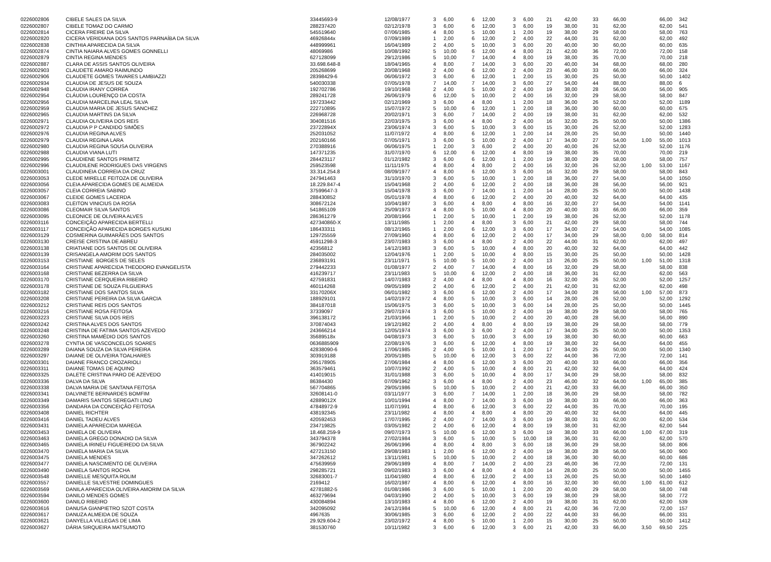| 0226002806 | CIBELE SALES DA SILVA | 33445693-9 | 12/08/1977 | 3 | 6,00 | 6 | 12,00 | 3 | 6,00 | 21 | 42,00 | 33 | 66,00 | | 66,00 | 342 |
| 0226002807 | CIBELE TOMAZ DO CARMO | 288237420 | 02/12/1978 | 3 | 6,00 | 6 | 12,00 | 3 | 6,00 | 19 | 38,00 | 31 | 62,00 | | 62,00 | 541 |
| 0226002814 | CICERA FREIRE DA SILVA | 545519640 | 07/06/1985 | 4 | 8,00 | 5 | 10,00 | 1 | 2,00 | 19 | 38,00 | 29 | 58,00 | | 58,00 | 763 |
| 0226002820 | CICERA VERIDIANA DOS SANTOS PARNAÍBA DA SILVA | 46926844x | 07/09/1989 | 1 | 2,00 | 6 | 12,00 | 2 | 4,00 | 22 | 44,00 | 31 | 62,00 | | 62,00 | 492 |
| 0226002838 | CINTHIA APARECIDA DA SILVA | 448999961 | 16/04/1989 | 2 | 4,00 | 5 | 10,00 | 3 | 6,00 | 20 | 40,00 | 30 | 60,00 | | 60,00 | 635 |
| 0226002874 | CINTIA NAIARA ALVES GOMES GONNELLI | 48069986 | 10/08/1992 | 5 | 10,00 | 6 | 12,00 | 4 | 8,00 | 21 | 42,00 | 36 | 72,00 | | 72,00 | 158 |
| 0226002879 | CINTIA REGINA MENDES | 627128099 | 29/12/1986 | 5 | 10,00 | 7 | 14,00 | 4 | 8,00 | 19 | 38,00 | 35 | 70,00 | | 70,00 | 218 |
| 0226002887 | CLARA DE ASSIS SANTOS OLIVEIRA | 33.698.648-8 | 18/04/1965 | 4 | 8,00 | 7 | 14,00 | 3 | 6,00 | 20 | 40,00 | 34 | 68,00 | | 68,00 | 280 |
| 0226002903 | CLAUDETE AMARO RAIMUNDO | 205268699 | 20/08/1968 | 2 | 4,00 | 6 | 12,00 | 2 | 4,00 | 23 | 46,00 | 33 | 66,00 | | 66,00 | 324 |
| 0226002906 | CLAUDETE GOMES TAVARES LAMBIAZZI | 28398429-6 | 06/06/1972 | 3 | 6,00 | 6 | 12,00 | 1 | 2,00 | 15 | 30,00 | 25 | 50,00 | | 50,00 | 1402 |
| 0226002934 | CLAUDIA DE JESUS DE SOUZA | 540030338 | 07/05/1978 | 7 | 14,00 | 7 | 14,00 | 3 | 6,00 | 27 | 54,00 | 44 | 88,00 | | 88,00 | 6 |
| 0226002948 | CLAUDIA IRANY CORREA | 192702786 | 19/10/1968 | 2 | 4,00 | 5 | 10,00 | 2 | 4,00 | 19 | 38,00 | 28 | 56,00 | | 56,00 | 905 |
| 0226002954 | CLÁUDIA LOURENÇO DA COSTA | 289241728 | 26/06/1979 | 6 | 12,00 | 5 | 10,00 | 2 | 4,00 | 16 | 32,00 | 29 | 58,00 | | 58,00 | 847 |
| 0226002956 | CLAUDIA MARCELINA LEAL SILVA | 197233442 | 02/12/1969 | 3 | 6,00 | 4 | 8,00 | 1 | 2,00 | 18 | 36,00 | 26 | 52,00 | | 52,00 | 1189 |
| 0226002959 | CLAUDIA MARIA DE JESUS SANCHEZ | 222710895 | 15/07/1972 | 5 | 10,00 | 6 | 12,00 | 1 | 2,00 | 18 | 36,00 | 30 | 60,00 | | 60,00 | 675 |
| 0226002965 | CLAUDIA MARTINS DA SILVA | 226968728 | 20/02/1971 | 3 | 6,00 | 7 | 14,00 | 2 | 4,00 | 19 | 38,00 | 31 | 62,00 | | 62,00 | 532 |
| 0226002971 | CLAUDIA OLIVEIRA DOS REIS | 304081516 | 22/03/1975 | 3 | 6,00 | 4 | 8,00 | 2 | 4,00 | 16 | 32,00 | 25 | 50,00 | | 50,00 | 1386 |
| 0226002972 | CLAUDIA P P CANDIDO SIMÕES | 23722894X | 23/06/1974 | 3 | 6,00 | 5 | 10,00 | 3 | 6,00 | 15 | 30,00 | 26 | 52,00 | | 52,00 | 1283 |
| 0226002976 | CLAUDIA REGINA ALVES | 252031052 | 11/07/1972 | 4 | 8,00 | 6 | 12,00 | 1 | 2,00 | 14 | 28,00 | 25 | 50,00 | | 50,00 | 1440 |
| 0226002979 | CLAUDIA REGINA LARA | 202160166 | 07/05/1971 | 3 | 6,00 | 5 | 10,00 | 2 | 4,00 | 17 | 34,00 | 27 | 54,00 | 1,00 | 55,00 | 1013 |
| 0226002980 | CLAUDIA REGINA SOUSA OLIVEIRA | 270388916 | 06/06/1975 | 1 | 2,00 | 3 | 6,00 | 2 | 4,00 | 20 | 40,00 | 26 | 52,00 | | 52,00 | 1176 |
| 0226002988 | CLAUDIA VIANA LUTI | 147371235 | 31/07/1970 | 6 | 12,00 | 6 | 12,00 | 4 | 8,00 | 19 | 38,00 | 35 | 70,00 | | 70,00 | 219 |
| 0226002995 | CLAUDIENE SANTOS PRIMITZ | 284423117 | 01/12/1982 | 3 | 6,00 | 6 | 12,00 | 1 | 2,00 | 19 | 38,00 | 29 | 58,00 | | 58,00 | 757 |
| 0226002996 | CLAUDILENE RODRIGUES DAS VIRGENS | 259523598 | 11/11/1975 | 4 | 8,00 | 4 | 8,00 | 2 | 4,00 | 16 | 32,00 | 26 | 52,00 | 1,00 | 53,00 | 1167 |
| 0226003001 | CLAUDINEIA CORREIA DA CRUZ | 33.314.254.8 | 08/09/1977 | 4 | 8,00 | 6 | 12,00 | 3 | 6,00 | 16 | 32,00 | 29 | 58,00 | | 58,00 | 843 |
| 0226003053 | CLEDE MIRELLE FEITOZA DE OLIVEIRA | 247941463 | 31/10/1970 | 3 | 6,00 | 5 | 10,00 | 1 | 2,00 | 18 | 36,00 | 27 | 54,00 | | 54,00 | 1050 |
| 0226003056 | CLEIA APARECIDA GOMES DE ALMEIDA | 18.229.847-4 | 15/04/1968 | 2 | 4,00 | 6 | 12,00 | 2 | 4,00 | 18 | 36,00 | 28 | 56,00 | | 56,00 | 921 |
| 0226003057 | CLEIA CORREIA SABINO | 37599647-3 | 15/04/1978 | 3 | 6,00 | 7 | 14,00 | 1 | 2,00 | 14 | 28,00 | 25 | 50,00 | | 50,00 | 1438 |
| 0226003067 | CLEIDE GOMES LACERDA | 288430852 | 05/01/1978 | 4 | 8,00 | 6 | 12,00 | 2 | 4,00 | 20 | 40,00 | 32 | 64,00 | | 64,00 | 435 |
| 0226003083 | CLEITON VINICIUS DA ROSA | 308672124 | 10/04/1987 | 3 | 6,00 | 4 | 8,00 | 4 | 8,00 | 16 | 32,00 | 27 | 54,00 | | 54,00 | 1141 |
| 0226003086 | CLEOMAIR SILVA SANTOS | 541865109 | 25/09/1973 | 4 | 8,00 | 5 | 10,00 | 4 | 8,00 | 20 | 40,00 | 33 | 66,00 | | 66,00 | 359 |
| 0226003095 | CLEONICE DE OLIVEIRA ALVES | 286361279 | 20/08/1966 | 1 | 2,00 | 5 | 10,00 | 1 | 2,00 | 19 | 38,00 | 26 | 52,00 | | 52,00 | 1178 |
| 0226003116 | CONCEIÇÃO APARECIDA BERTELLI | 427340860-X | 13/11/1985 | 1 | 2,00 | 4 | 8,00 | 3 | 6,00 | 21 | 42,00 | 29 | 58,00 | | 58,00 | 744 |
| 0226003117 | CONCEIÇÃO APARECIDA BORGES KUSUKI | 186433311 | 08/12/1965 | 1 | 2,00 | 6 | 12,00 | 3 | 6,00 | 17 | 34,00 | 27 | 54,00 | | 54,00 | 1085 |
| 0226003129 | COSMERINA GUIMARÃES DOS SANTOS | 129725559 | 27/09/1960 | 4 | 8,00 | 6 | 12,00 | 2 | 4,00 | 17 | 34,00 | 29 | 58,00 | 0,00 | 58,00 | 814 |
| 0226003130 | CREISE CRISTINA DE ABREU | 45911298-3 | 23/07/1983 | 3 | 6,00 | 4 | 8,00 | 2 | 4,00 | 22 | 44,00 | 31 | 62,00 | | 62,00 | 497 |
| 0226003138 | CRIATIANE DOS SANTOS DE OLIVEIRA | 42356812 | 14/12/1983 | 3 | 6,00 | 5 | 10,00 | 4 | 8,00 | 20 | 40,00 | 32 | 64,00 | | 64,00 | 442 |
| 0226003139 | CRISANGELA AMORIM DOS SANTOS | 284035002 | 12/04/1976 | 1 | 2,00 | 5 | 10,00 | 4 | 8,00 | 15 | 30,00 | 25 | 50,00 | | 50,00 | 1428 |
| 0226003153 | CRISTIANE BORGES DE SELES | 236893191 | 23/11/1971 | 5 | 10,00 | 5 | 10,00 | 2 | 4,00 | 13 | 26,00 | 25 | 50,00 | 1,00 | 51,00 | 1318 |
| 0226003164 | CRISTIANE APARECIDA THEODORO EVANGELISTA | 279442233 | 01/08/1977 | 2 | 4,00 | 7 | 14,00 | 4 | 8,00 | 16 | 32,00 | 29 | 58,00 | | 58,00 | 838 |
| 0226003168 | CRISTIANE BEZERRA DA SILVA | 416239717 | 23/11/1983 | 5 | 10,00 | 6 | 12,00 | 2 | 4,00 | 18 | 36,00 | 31 | 62,00 | | 62,00 | 563 |
| 0226003170 | CRISTIANE CERQUEIRA RIBEIRO | 427591831 | 14/07/1983 | 2 | 4,00 | 4 | 8,00 | 4 | 8,00 | 16 | 32,00 | 26 | 52,00 | | 52,00 | 1257 |
| 0226003178 | CRISTIANE DE SOUZA FILGUEIRAS | 460114268 | 09/05/1989 | 2 | 4,00 | 6 | 12,00 | 2 | 4,00 | 21 | 42,00 | 31 | 62,00 | | 62,00 | 498 |
| 0226003182 | CRISTIANE DOS SANTOS SILVA | 33170206X | 06/01/1982 | 3 | 6,00 | 6 | 12,00 | 2 | 4,00 | 17 | 34,00 | 28 | 56,00 | 1,00 | 57,00 | 873 |
| 0226003208 | CRISTIANE PEREIRA DA SILVA GARCIA | 188929101 | 14/02/1972 | 4 | 8,00 | 5 | 10,00 | 3 | 6,00 | 14 | 28,00 | 26 | 52,00 | | 52,00 | 1292 |
| 0226003212 | CRISTIANE REIS DOS SANTOS | 384187018 | 15/06/1975 | 3 | 6,00 | 5 | 10,00 | 3 | 6,00 | 14 | 28,00 | 25 | 50,00 | | 50,00 | 1445 |
| 0226003216 | CRISTIANE ROSA FEITOSA | 37339097 | 29/07/1974 | 3 | 6,00 | 5 | 10,00 | 2 | 4,00 | 19 | 38,00 | 29 | 58,00 | | 58,00 | 765 |
| 0226003223 | CRISTIANE SILVA DOS REIS | 396138172 | 21/03/1966 | 1 | 2,00 | 5 | 10,00 | 2 | 4,00 | 20 | 40,00 | 28 | 56,00 | | 56,00 | 890 |
| 0226003242 | CRISTINA ALVES DOS SANTOS | 370874043 | 19/12/1982 | 2 | 4,00 | 4 | 8,00 | 4 | 8,00 | 19 | 38,00 | 29 | 58,00 | | 58,00 | 779 |
| 0226003248 | CRISTINA DE FATIMA SANTOS AZEVEDO | 243666214 | 12/05/1974 | 3 | 6,00 | 3 | 6,00 | 2 | 4,00 | 17 | 34,00 | 25 | 50,00 | | 50,00 | 1353 |
| 0226003260 | CRISTINA MAMÉDIO DOS SANTOS | 35689518x | 04/08/1973 | 3 | 6,00 | 5 | 10,00 | 3 | 6,00 | 19 | 38,00 | 30 | 60,00 | | 60,00 | 663 |
| 0226003278 | CYNTIA DE VASCONCELOS SOARES | 0636885909 | 22/08/1976 | 3 | 6,00 | 6 | 12,00 | 4 | 8,00 | 19 | 38,00 | 32 | 64,00 | | 64,00 | 455 |
| 0226003289 | DAIANA SOUZA DA SILVA PEREIRA | 42838090-6 | 17/06/1985 | 2 | 4,00 | 5 | 10,00 | 1 | 2,00 | 17 | 34,00 | 25 | 50,00 | | 50,00 | 1340 |
| 0226003297 | DAIANE DE OLIVEIRA TOALHARES | 303919188 | 20/05/1985 | 5 | 10,00 | 6 | 12,00 | 3 | 6,00 | 22 | 44,00 | 36 | 72,00 | | 72,00 | 141 |
| 0226003301 | DAIANE FRANCO CROZARIOLI | 295178905 | 27/06/1984 | 4 | 8,00 | 6 | 12,00 | 3 | 6,00 | 20 | 40,00 | 33 | 66,00 | | 66,00 | 356 |
| 0226003311 | DAIANE TOMAS DE AQUINO | 363579461 | 10/07/1992 | 2 | 4,00 | 5 | 10,00 | 4 | 8,00 | 21 | 42,00 | 32 | 64,00 | | 64,00 | 424 |
| 0226003325 | DALETE CRISTINA PARO DE AZEVEDO | 414019015 | 31/01/1988 | 3 | 6,00 | 5 | 10,00 | 4 | 8,00 | 17 | 34,00 | 29 | 58,00 | | 58,00 | 832 |
| 0226003336 | DALVA DA SILVA | 86384430 | 07/09/1962 | 3 | 6,00 | 4 | 8,00 | 2 | 4,00 | 23 | 46,00 | 32 | 64,00 | 1,00 | 65,00 | 385 |
| 0226003338 | DALVA MARIA DE SANTANA FEITOSA | 567704865 | 29/05/1986 | 5 | 10,00 | 5 | 10,00 | 2 | 4,00 | 21 | 42,00 | 33 | 66,00 | | 66,00 | 350 |
| 0226003341 | DALVINETE BERNARDES BOMFIM | 32608141-0 | 03/11/1977 | 3 | 6,00 | 7 | 14,00 | 1 | 2,00 | 18 | 36,00 | 29 | 58,00 | | 58,00 | 782 |
| 0226003349 | DAMARIS SANTOS SEREGATI LINO | 42889012X | 10/01/1994 | 4 | 8,00 | 7 | 14,00 | 3 | 6,00 | 19 | 38,00 | 33 | 66,00 | | 66,00 | 363 |
| 0226003356 | DANDARA DA CONCEIÇÃO FEITOSA | 47848972-9 | 11/07/1991 | 4 | 8,00 | 6 | 12,00 | 3 | 6,00 | 22 | 44,00 | 35 | 70,00 | | 70,00 | 195 |
| 0226003408 | DANIEL RICHTER | 438192345 | 23/11/1982 | 4 | 8,00 | 4 | 8,00 | 4 | 8,00 | 20 | 40,00 | 32 | 64,00 | | 64,00 | 445 |
| 0226003416 | DANIEL TADEU ALVES | 420592453 | 17/07/1995 | 2 | 4,00 | 7 | 14,00 | 3 | 6,00 | 19 | 38,00 | 31 | 62,00 | | 62,00 | 534 |
| 0226003431 | DANIELA APARECIDA MAREGA | 234719825 | 03/05/1982 | 2 | 4,00 | 6 | 12,00 | 4 | 8,00 | 19 | 38,00 | 31 | 62,00 | | 62,00 | 544 |
| 0226003453 | DANIELA DE OLIVEIRA | 18.468.259-9 | 09/07/1973 | 5 | 10,00 | 6 | 12,00 | 3 | 6,00 | 19 | 38,00 | 33 | 66,00 | 1,00 | 67,00 | 319 |
| 0226003463 | DANIELA GREGO DONADIO DA SILVA | 343794378 | 27/02/1984 | 3 | 6,00 | 5 | 10,00 | 5 | 10,00 | 18 | 36,00 | 31 | 62,00 | | 62,00 | 570 |
| 0226003465 | DANIELA IRINEU FIGUEIREDO DA SILVA | 367902242 | 26/06/1996 | 4 | 8,00 | 4 | 8,00 | 3 | 6,00 | 18 | 36,00 | 29 | 58,00 | | 58,00 | 806 |
| 0226003470 | DANIELA MARIA DA SILVA | 427213150 | 29/08/1983 | 1 | 2,00 | 6 | 12,00 | 2 | 4,00 | 19 | 38,00 | 28 | 56,00 | | 56,00 | 900 |
| 0226003475 | DANIELA MENDES | 347262612 | 13/11/1981 | 5 | 10,00 | 5 | 10,00 | 2 | 4,00 | 18 | 36,00 | 30 | 60,00 | | 60,00 | 686 |
| 0226003477 | DANIELA NASCIMENTO DE OLIVEIRA | 475639959 | 29/06/1989 | 4 | 8,00 | 7 | 14,00 | 2 | 4,00 | 23 | 46,00 | 36 | 72,00 | | 72,00 | 131 |
| 0226003490 | DANIELA SANTOS ROCHA | 298285721 | 09/02/1983 | 3 | 6,00 | 4 | 8,00 | 4 | 8,00 | 14 | 28,00 | 25 | 50,00 | | 50,00 | 1455 |
| 0226003548 | DANIELLE MESQUITA ROLIM | 32683001-7 | 11/04/1980 | 4 | 8,00 | 6 | 12,00 | 2 | 4,00 | 13 | 26,00 | 25 | 50,00 | | 50,00 | 1460 |
| 0226003557 | DANIELLE SILVESTRE DOMINGUES | 2169412 | 16/02/1987 | 4 | 8,00 | 6 | 12,00 | 4 | 8,00 | 16 | 32,00 | 30 | 60,00 | 1,00 | 61,00 | 612 |
| 0226003569 | DANILA APARECIDA OLIVEIRA AMORIM DA SILVA | 42781882-5 | 01/08/1986 | 3 | 6,00 | 5 | 10,00 | 1 | 2,00 | 20 | 40,00 | 29 | 58,00 | | 58,00 | 748 |
| 0226003594 | DANILO MENDES GOMES | 463279694 | 04/03/1990 | 2 | 4,00 | 5 | 10,00 | 3 | 6,00 | 19 | 38,00 | 29 | 58,00 | | 58,00 | 772 |
| 0226003600 | DANILO RIBEIRO | 430084894 | 13/10/1983 | 4 | 8,00 | 6 | 12,00 | 2 | 4,00 | 19 | 38,00 | 31 | 62,00 | | 62,00 | 539 |
| 0226003616 | DANUSA GIANPIETRO SZOT COSTA | 342095092 | 24/12/1984 | 5 | 10,00 | 6 | 12,00 | 4 | 8,00 | 21 | 42,00 | 36 | 72,00 | | 72,00 | 157 |
| 0226003617 | DANUZA ALMEIDA DE SOUZA | 4967635 | 30/06/1985 | 3 | 6,00 | 6 | 12,00 | 2 | 4,00 | 22 | 44,00 | 33 | 66,00 | | 66,00 | 331 |
| 0226003621 | DANYELLA VILLEGAS DE LIMA | 29.929.604-2 | 23/02/1972 | 4 | 8,00 | 5 | 10,00 | 1 | 2,00 | 15 | 30,00 | 25 | 50,00 | | 50,00 | 1412 |
| 0226003627 | DÁRIA SIRQUEIRA MATSUMOTO | 381530760 | 10/11/1982 | 3 | 6,00 | 6 | 12,00 | 3 | 6,00 | 21 | 42,00 | 33 | 66,00 | 3,50 | 69,50 | 225 |